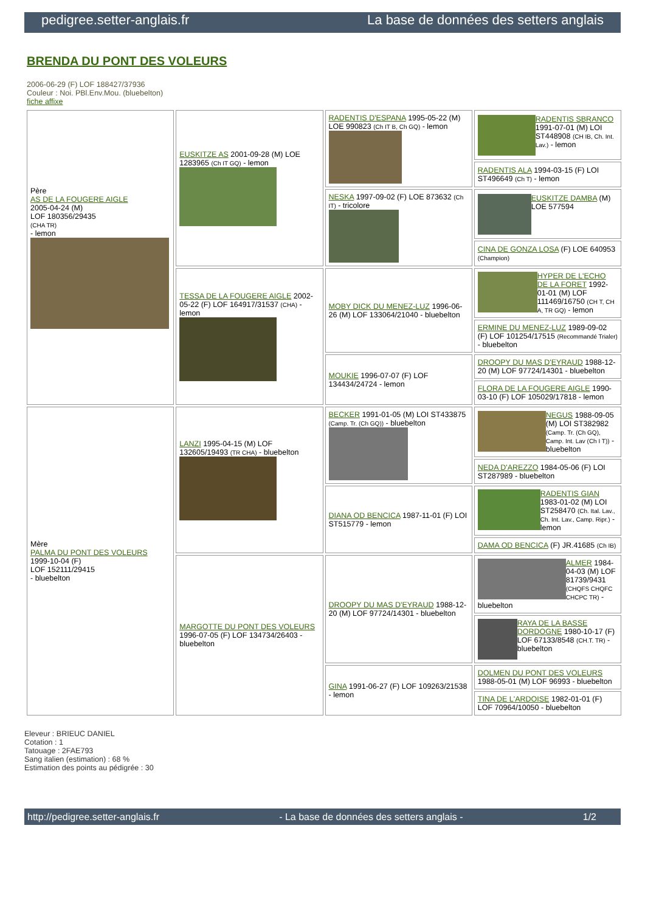pedigree.setter-anglais.fr La base de données des setters anglais
BRENDA DU PONT DES VOLEURS
2006-06-29 (F) LOF 188427/37936
Couleur : Noi. PBl.Env.Mou. (bluebelton)
fiche affixe
| Père AS DE LA FOUGERE AIGLE 2005-04-24 (M) LOF 180356/29435 (CHA TR) - lemon | EUSKITZE AS 2001-09-28 (M) LOE 1283965 (Ch IT GQ) - lemon | RADENTIS D'ESPANA 1995-05-22 (M) LOE 990823 (Ch IT B, Ch GQ) - lemon | RADENTIS SBRANCO 1991-07-01 (M) LOI ST448908 (CH IB, Ch. Int. Lav.) - lemon |
| | | | RADENTIS ALA 1994-03-15 (F) LOI ST496649 (Ch T) - lemon |
| | | NESKA 1997-09-02 (F) LOE 873632 (Ch IT) - tricolore | EUSKITZE DAMBA (M) LOE 577594 |
| | | | CINA DE GONZA LOSA (F) LOE 640953 (Champion) |
| | TESSA DE LA FOUGERE AIGLE 2002-05-22 (F) LOF 164917/31537 (CHA) - lemon | MOBY DICK DU MENEZ-LUZ 1996-06-26 (M) LOF 133064/21040 - bluebelton | HYPER DE L'ECHO DE LA FORET 1992-01-01 (M) LOF 111469/16750 (CH T, CH A, TR GQ) - lemon |
| | | | ERMINE DU MENEZ-LUZ 1989-09-02 (F) LOF 101254/17515 (Recommandé Trialer) - bluebelton |
| | | MOUKIE 1996-07-07 (F) LOF 134434/24724 - lemon | DROOPY DU MAS D'EYRAUD 1988-12-20 (M) LOF 97724/14301 - bluebelton |
| | | | FLORA DE LA FOUGERE AIGLE 1990-03-10 (F) LOF 105029/17818 - lemon |
| Mère PALMA DU PONT DES VOLEURS 1999-10-04 (F) LOF 152111/29415 - bluebelton | LANZI 1995-04-15 (M) LOF 132605/19493 (TR CHA) - bluebelton | BECKER 1991-01-05 (M) LOI ST433875 (Camp. Tr. (Ch GQ)) - bluebelton | NEGUS 1988-09-05 (M) LOI ST382982 (Camp. Tr. (Ch GQ), Camp. Int. Lav (Ch I T)) - bluebelton |
| | | | NEDA D'AREZZO 1984-05-06 (F) LOI ST287989 - bluebelton |
| | | DIANA OD BENCICA 1987-11-01 (F) LOI ST515779 - lemon | RADENTIS GIAN 1983-01-02 (M) LOI ST258470 (Ch. Ital. Lav., Ch. Int. Lav., Camp. Ripr.) - lemon |
| | | | DAMA OD BENCICA (F) JR.41685 (Ch IB) |
| | MARGOTTE DU PONT DES VOLEURS 1996-07-05 (F) LOF 134734/26403 - bluebelton | DROOPY DU MAS D'EYRAUD 1988-12-20 (M) LOF 97724/14301 - bluebelton | ALMER 1984-04-03 (M) LOF 81739/9431 (CHQFS CHQFC CHCPC TR) - bluebelton |
| | | | RAYA DE LA BASSE DORDOGNE 1980-10-17 (F) LOF 67133/8548 (CH.T. TR) - bluebelton |
| | | GINA 1991-06-27 (F) LOF 109263/21538 - lemon | DOLMEN DU PONT DES VOLEURS 1988-05-01 (M) LOF 96993 - bluebelton |
| | | | TINA DE L'ARDOISE 1982-01-01 (F) LOF 70964/10050 - bluebelton |
Eleveur : BRIEUC DANIEL
Cotation : 1
Tatouage : 2FAE793
Sang italien (estimation) : 68 %
Estimation des points au pédigrée : 30
http://pedigree.setter-anglais.fr - La base de données des setters anglais - 1/2